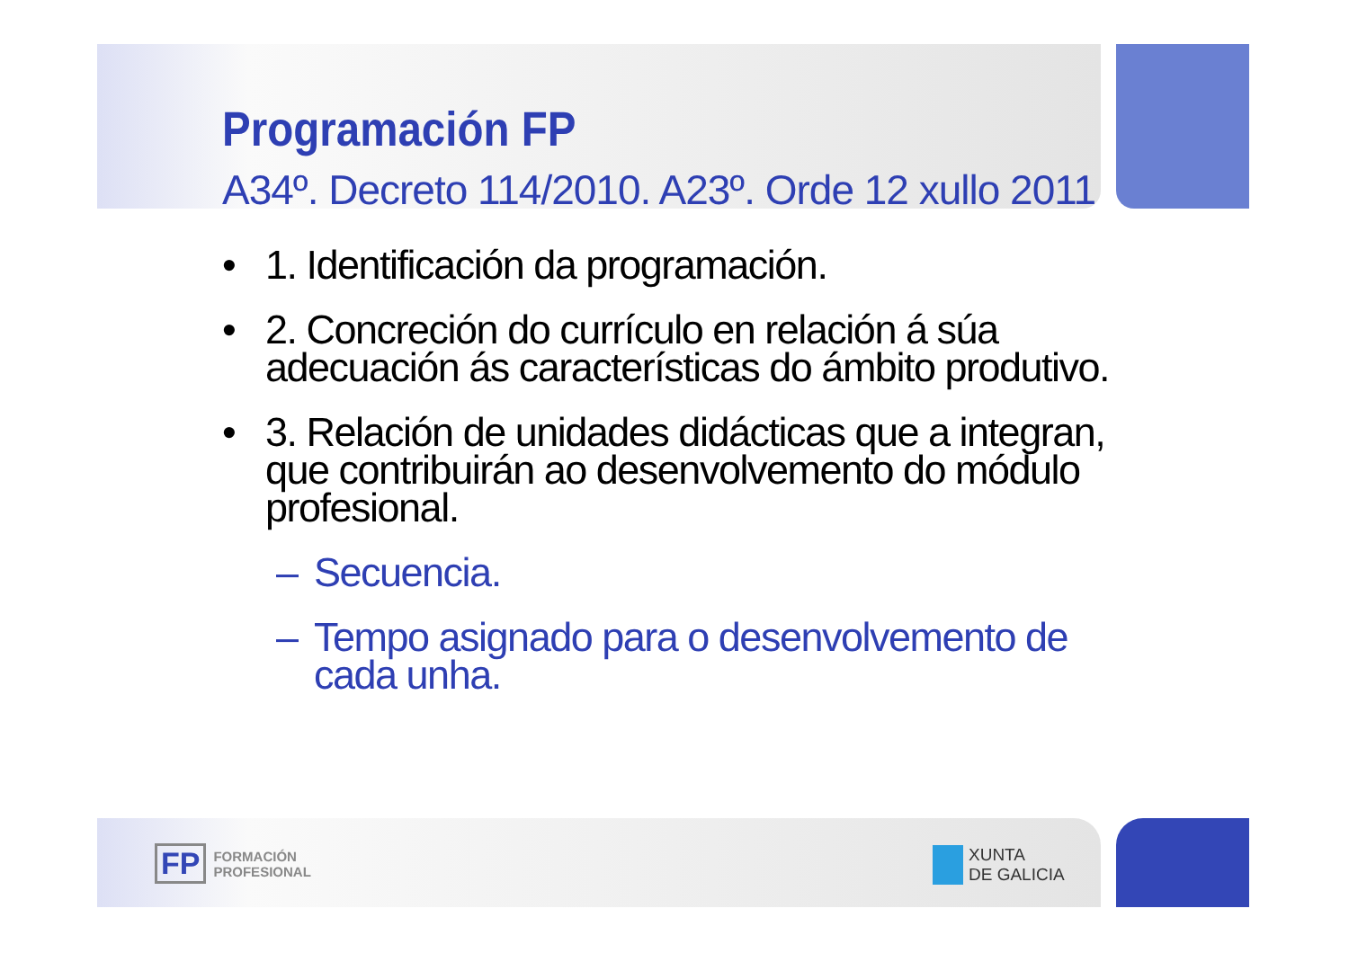Programación FP
A34º. Decreto 114/2010. A23º. Orde 12 xullo 2011
• 1. Identificación da programación.
• 2. Concreción do currículo en relación á súa adecuación ás características do ámbito produtivo.
• 3. Relación de unidades didácticas que a integran, que contribuirán ao desenvolvemento do módulo profesional.
– Secuencia.
– Tempo asignado para o desenvolvemento de cada unha.
FP FORMACIÓN
PROFESIONAL
XUNTA
DE GALICIA